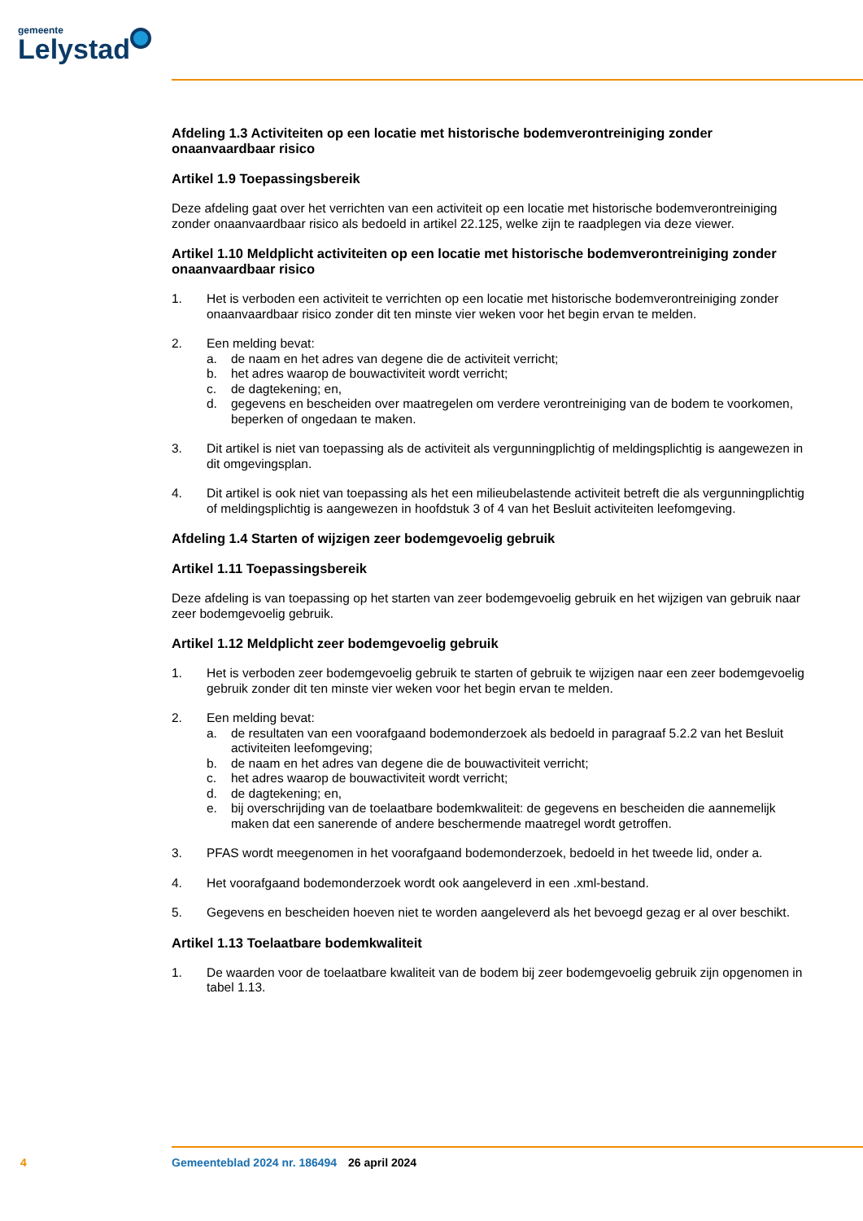gemeente
Lelystad
Afdeling 1.3 Activiteiten op een locatie met historische bodemverontreiniging zonder onaanvaardbaar risico
Artikel 1.9 Toepassingsbereik
Deze afdeling gaat over het verrichten van een activiteit op een locatie met historische bodemverontreiniging zonder onaanvaardbaar risico als bedoeld in artikel 22.125, welke zijn te raadplegen via deze viewer.
Artikel 1.10 Meldplicht activiteiten op een locatie met historische bodemverontreiniging zonder onaanvaardbaar risico
1. Het is verboden een activiteit te verrichten op een locatie met historische bodemverontreiniging zonder onaanvaardbaar risico zonder dit ten minste vier weken voor het begin ervan te melden.
2. Een melding bevat:
a. de naam en het adres van degene die de activiteit verricht;
b. het adres waarop de bouwactiviteit wordt verricht;
c. de dagtekening; en,
d. gegevens en bescheiden over maatregelen om verdere verontreiniging van de bodem te voorkomen, beperken of ongedaan te maken.
3. Dit artikel is niet van toepassing als de activiteit als vergunningplichtig of meldingsplichtig is aangewezen in dit omgevingsplan.
4. Dit artikel is ook niet van toepassing als het een milieubelastende activiteit betreft die als vergunningplichtig of meldingsplichtig is aangewezen in hoofdstuk 3 of 4 van het Besluit activiteiten leefomgeving.
Afdeling 1.4 Starten of wijzigen zeer bodemgevoelig gebruik
Artikel 1.11 Toepassingsbereik
Deze afdeling is van toepassing op het starten van zeer bodemgevoelig gebruik en het wijzigen van gebruik naar zeer bodemgevoelig gebruik.
Artikel 1.12 Meldplicht zeer bodemgevoelig gebruik
1. Het is verboden zeer bodemgevoelig gebruik te starten of gebruik te wijzigen naar een zeer bodemgevoelig gebruik zonder dit ten minste vier weken voor het begin ervan te melden.
2. Een melding bevat:
a. de resultaten van een voorafgaand bodemonderzoek als bedoeld in paragraaf 5.2.2 van het Besluit activiteiten leefomgeving;
b. de naam en het adres van degene die de bouwactiviteit verricht;
c. het adres waarop de bouwactiviteit wordt verricht;
d. de dagtekening; en,
e. bij overschrijding van de toelaatbare bodemkwaliteit: de gegevens en bescheiden die aannemelijk maken dat een sanerende of andere beschermende maatregel wordt getroffen.
3. PFAS wordt meegenomen in het voorafgaand bodemonderzoek, bedoeld in het tweede lid, onder a.
4. Het voorafgaand bodemonderzoek wordt ook aangeleverd in een .xml-bestand.
5. Gegevens en bescheiden hoeven niet te worden aangeleverd als het bevoegd gezag er al over beschikt.
Artikel 1.13 Toelaatbare bodemkwaliteit
1. De waarden voor de toelaatbare kwaliteit van de bodem bij zeer bodemgevoelig gebruik zijn opgenomen in tabel 1.13.
4 Gemeenteblad 2024 nr. 186494 26 april 2024